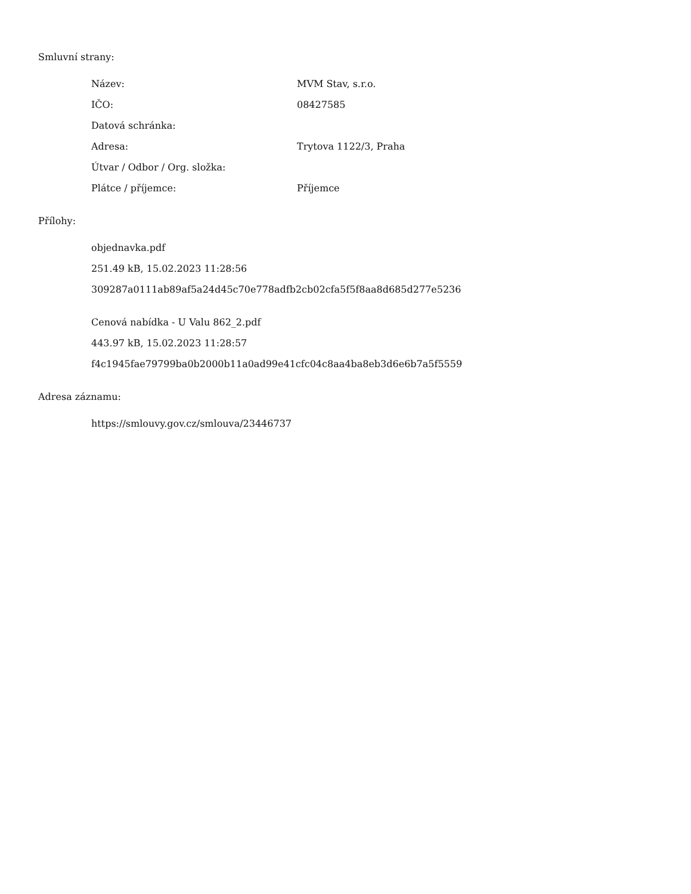Smluvní strany:
| Název: | MVM Stav, s.r.o. |
| IČO: | 08427585 |
| Datová schránka: | |
| Adresa: | Trytova 1122/3, Praha |
| Útvar / Odbor / Org. složka: | |
| Plátce / příjemce: | Příjemce |
Přílohy:
objednavka.pdf
251.49 kB, 15.02.2023 11:28:56
309287a0111ab89af5a24d45c70e778adfb2cb02cfa5f5f8aa8d685d277e5236
Cenová nabídka - U Valu 862_2.pdf
443.97 kB, 15.02.2023 11:28:57
f4c1945fae79799ba0b2000b11a0ad99e41cfc04c8aa4ba8eb3d6e6b7a5f5559
Adresa záznamu:
https://smlouvy.gov.cz/smlouva/23446737